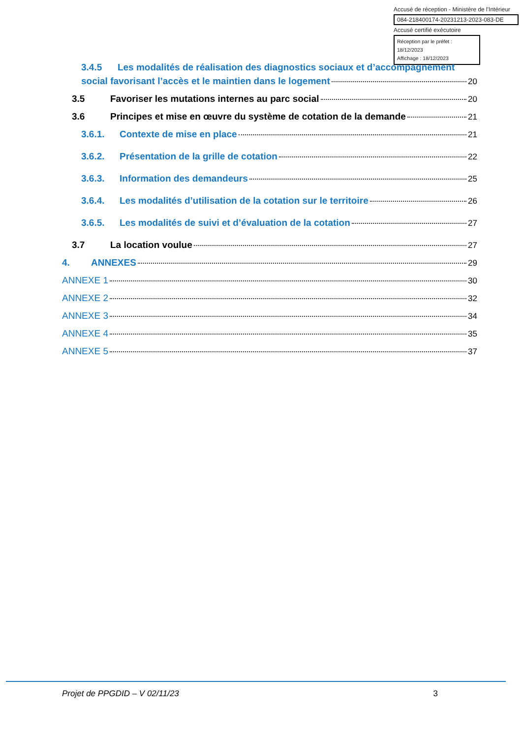Accusé de réception - Ministère de l'Intérieur
084-218400174-20231213-2023-083-DE
Accusé certifié exécutoire
Réception par le préfet : 18/12/2023
Affichage : 18/12/2023
3.4.5 Les modalités de réalisation des diagnostics sociaux et d’accompagnement
social favorisant l’accès et le maintien dans le logement 20
3.5 Favoriser les mutations internes au parc social 20
3.6 Principes et mise en œuvre du système de cotation de la demande 21
3.6.1. Contexte de mise en place 21
3.6.2. Présentation de la grille de cotation 22
3.6.3. Information des demandeurs 25
3.6.4. Les modalités d’utilisation de la cotation sur le territoire 26
3.6.5. Les modalités de suivi et d’évaluation de la cotation 27
3.7 La location voulue 27
4. ANNEXES 29
ANNEXE 1 30
ANNEXE 2 32
ANNEXE 3 34
ANNEXE 4 35
ANNEXE 5 37
Projet de PPGDID – V 02/11/23 3